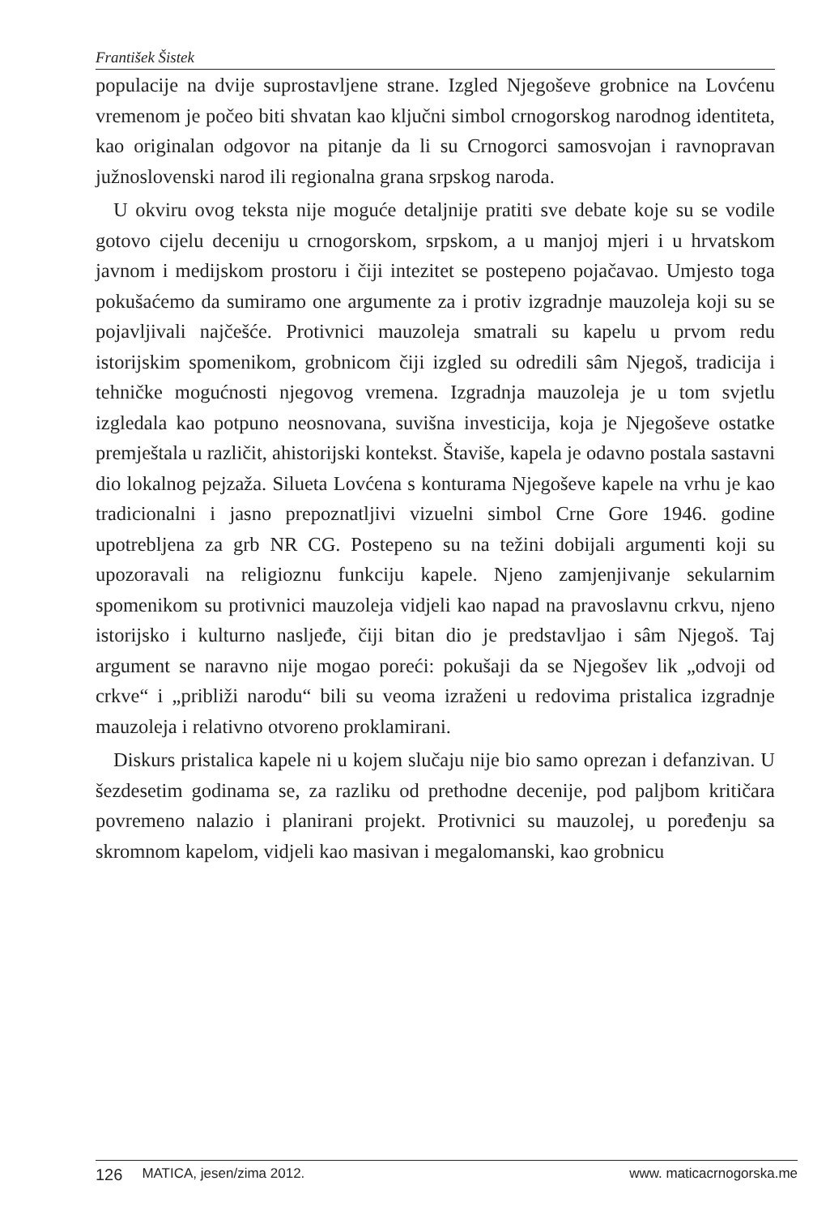František Šistek
populacije na dvije suprostavljene strane. Izgled Njegoševe grobnice na Lovćenu vremenom je počeo biti shvatan kao ključni simbol crnogorskog narodnog identiteta, kao originalan odgovor na pitanje da li su Crnogorci samosvojan i ravnopravan južnoslovenski narod ili regionalna grana srpskog naroda.
U okviru ovog teksta nije moguće detaljnije pratiti sve debate koje su se vodile gotovo cijelu deceniju u crnogorskom, srpskom, a u manjoj mjeri i u hrvatskom javnom i medijskom prostoru i čiji intezitet se postepeno pojačavao. Umjesto toga pokušaćemo da sumiramo one argumente za i protiv izgradnje mauzoleja koji su se pojavljivali najčešće. Protivnici mauzoleja smatrali su kapelu u prvom redu istorijskim spomenikom, grobnicom čiji izgled su odredili sâm Njegoš, tradicija i tehničke mogućnosti njegovog vremena. Izgradnja mauzoleja je u tom svjetlu izgledala kao potpuno neosnovana, suvišna investicija, koja je Njegoševe ostatke premještala u različit, ahistorijski kontekst. Štaviše, kapela je odavno postala sastavni dio lokalnog pejzaža. Silueta Lovćena s konturama Njegoševe kapele na vrhu je kao tradicionalni i jasno prepoznatljivi vizuelni simbol Crne Gore 1946. godine upotrebljena za grb NR CG. Postepeno su na težini dobijali argumenti koji su upozoravali na religioznu funkciju kapele. Njeno zamjenjivanje sekularnim spomenikom su protivnici mauzoleja vidjeli kao napad na pravoslavnu crkvu, njeno istorijsko i kulturno nasljeđe, čiji bitan dio je predstavljao i sâm Njegoš. Taj argument se naravno nije mogao poreći: pokušaji da se Njegošev lik „odvoji od crkve“ i „približi narodu“ bili su veoma izraženi u redovima pristalica izgradnje mauzoleja i relativno otvoreno proklamirani.
Diskurs pristalica kapele ni u kojem slučaju nije bio samo oprezan i defanzivan. U šezdesetim godinama se, za razliku od prethodne decenije, pod paljbom kritičara povremeno nalazio i planirani projekt. Protivnici su mauzolej, u poređenju sa skromnom kapelom, vidjeli kao masivan i megalomanski, kao grobnicu
126 MATICA, jesen/zima 2012. www. maticacrnogorska.me